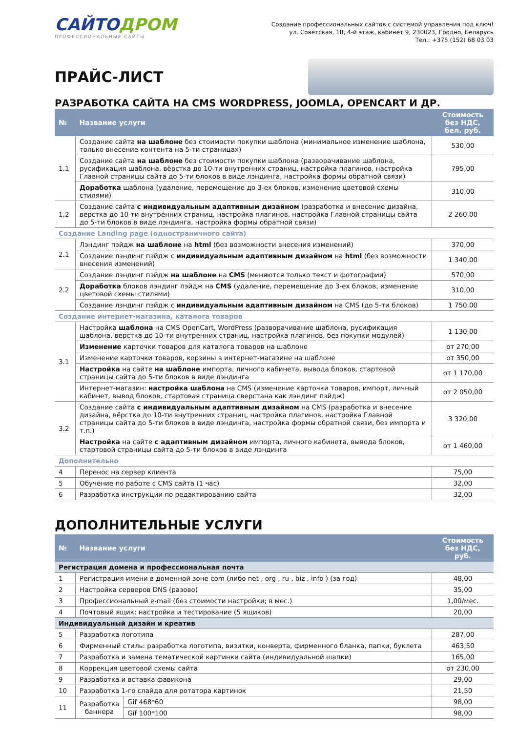САЙТОДРОМ
ПРОФЕССИОНАЛЬНЫЕ САЙТЫ
Создание профессиональных сайтов с системой управления под ключ!
ул. Советская, 18, 4-й этаж, кабинет 9, 230023, Гродно, Беларусь
Тел.: +375 (152) 68 03 03
ПРАЙС-ЛИСТ
РАЗРАБОТКА САЙТА НА CMS WORDPRESS, JOOMLA, OPENCART И ДР.
| № | Название услуги | Стоимость без НДС, бел. руб. |
| --- | --- | --- |
| 1.1 | Создание сайта на шаблоне без стоимости покупки шаблона (минимальное изменение шаблона, только внесение контента на 5-ти страницах) | 530,00 |
| | Создание сайта на шаблоне без стоимости покупки шаблона (разворачивание шаблона, русификация шаблона, вёрстка до 10-ти внутренних страниц, настройка плагинов, настройка Главной страницы сайта до 5-ти блоков в виде лэндинга, настройка формы обратной связи) | 795,00 |
| | Доработка шаблона (удаление, перемещение до 3-ех блоков, изменение цветовой схемы стилями) | 310,00 |
| 1.2 | Создание сайта с индивидуальным адаптивным дизайном (разработка и внесение дизайна, вёрстка до 10-ти внутренних страниц, настройка плагинов, настройка Главной страницы сайта до 5-ти блоков в виде лэндинга, настройка формы обратной связи) | 2 260,00 |
| Создание Landing page (одностраничного сайта) | | |
| 2.1 | Лэндинг пэйдж на шаблоне на html (без возможности внесения изменений) | 370,00 |
| | Создание лэндинг пэйдж с индивидуальным адаптивным дизайном на html (без возможности внесения изменений) | 1 340,00 |
| 2.2 | Создание лэндинг пэйдж на шаблоне на CMS (меняются только текст и фотографии) | 570,00 |
| | Доработка блоков лэндинг пэйдж на CMS (удаление, перемещение до 3-ех блоков, изменение цветовой схемы стилями) | 310,00 |
| | Создание лэндинг пэйдж с индивидуальным адаптивным дизайном на CMS (до 5-ти блоков) | 1 750,00 |
| Создание интернет-магазина, каталога товаров | | |
| 3.1 | Настройка шаблона на CMS OpenCart, WordPress (разворачивание шаблона, русификация шаблона, вёрстка до 10-ти внутренних страниц, настройка плагинов, без покупки модулей) | 1 130,00 |
| | Изменение карточки товаров для каталога товаров на шаблоне | от 270,00 |
| | Изменение карточки товаров, корзины в интернет-магазине на шаблоне | от 350,00 |
| | Настройка на сайте на шаблоне импорта, личного кабинета, вывода блоков, стартовой страницы сайта до 5-ти блоков в виде лэндинга | от 1 170,00 |
| | Интернет-магазин: настройка шаблона на CMS (изменение карточки товаров, импорт, личный кабинет, вывод блоков, стартовая страница сверстана как лэндинг пэйдж) | от 2 050,00 |
| 3.2 | Создание сайта с индивидуальным адаптивным дизайном на CMS (разработка и внесение дизайна, вёрстка до 10-ти внутренних страниц, настройка плагинов, настройка Главной страницы сайта до 5-ти блоков в виде лэндинга, настройка формы обратной связи, без импорта и т.п.) | 3 320,00 |
| | Настройка на сайте с адаптивным дизайном импорта, личного кабинета, вывода блоков, стартовой страницы сайта до 5-ти блоков в виде лэндинга | от 1 460,00 |
| Дополнительно | | |
| 4 | Перенос на сервер клиента | 75,00 |
| 5 | Обучение по работе с CMS сайта (1 час) | 32,00 |
| 6 | Разработка инструкции по редактированию сайта | 32,00 |
ДОПОЛНИТЕЛЬНЫЕ УСЛУГИ
| № | Название услуги | | Стоимость без НДС, руб. |
| --- | --- | --- | --- |
| Регистрация домена и профессиональная почта | | | |
| 1 | Регистрация имени в доменной зоне com (либо net , org , ru , biz , info ) (за год) | | 48,00 |
| 2 | Настройка серверов DNS (разово) | | 35,00 |
| 3 | Профессиональный e-mail (без стоимости настройки; в мес.) | | 1,00/мес. |
| 4 | Почтовый ящик: настройка и тестирование (5 ящиков) | | 20,00 |
| Индивидуальный дизайн и креатив | | | |
| 5 | Разработка логотипа | | 287,00 |
| 6 | Фирменный стиль: разработка логотипа, визитки, конверта, фирменного бланка, папки, буклета | | 463,50 |
| 7 | Разработка и замена тематической картинки сайта (индивидуальной шапки) | | 165,00 |
| 8 | Коррекция цветовой схемы сайта | | от 230,00 |
| 9 | Разработка и вставка фавикона | | 29,00 |
| 10 | Разработка 1-го слайда для ротатора картинок | | 21,50 |
| 11 | Разработка баннера | Gif 468*60 | 98,00 |
| | | Gif 100*100 | 98,00 |